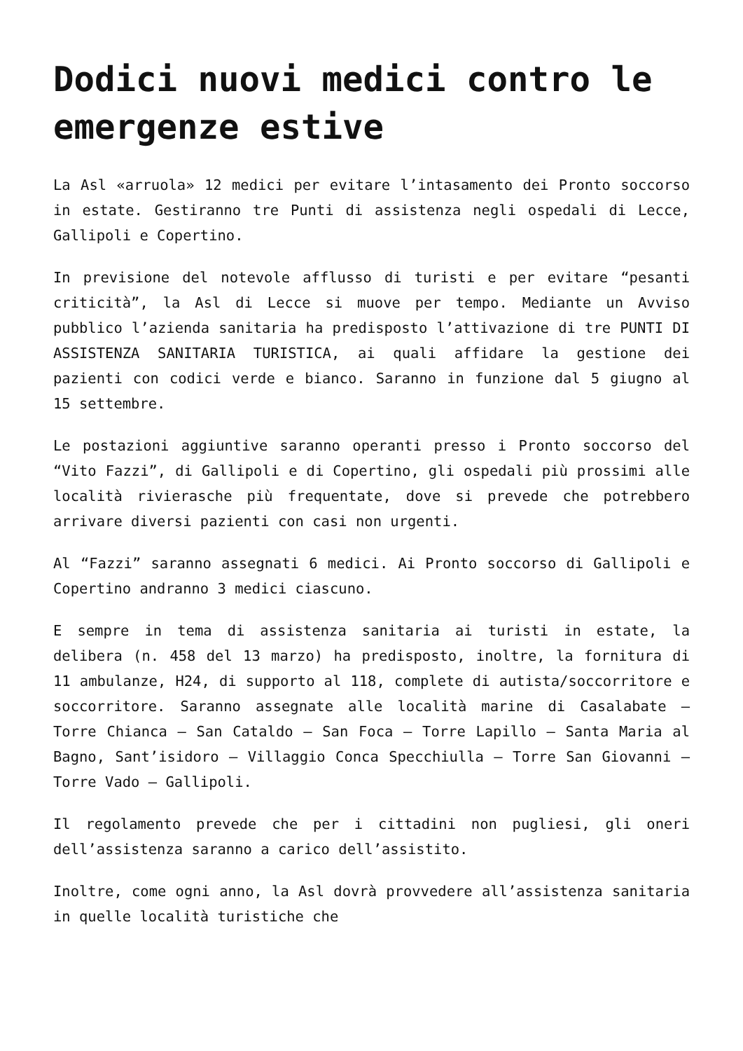Dodici nuovi medici contro le emergenze estive
La Asl «arruola» 12 medici per evitare l’intasamento dei Pronto soccorso in estate. Gestiranno tre Punti di assistenza negli ospedali di Lecce, Gallipoli e Copertino.
In previsione del notevole afflusso di turisti e per evitare “pesanti criticità”, la Asl di Lecce si muove per tempo. Mediante un Avviso pubblico l’azienda sanitaria ha predisposto l’attivazione di tre PUNTI DI ASSISTENZA SANITARIA TURISTICA, ai quali affidare la gestione dei pazienti con codici verde e bianco. Saranno in funzione dal 5 giugno al 15 settembre.
Le postazioni aggiuntive saranno operanti presso i Pronto soccorso del “Vito Fazzi”, di Gallipoli e di Copertino, gli ospedali più prossimi alle località rivierasche più frequentate, dove si prevede che potrebbero arrivare diversi pazienti con casi non urgenti.
Al “Fazzi” saranno assegnati 6 medici. Ai Pronto soccorso di Gallipoli e Copertino andranno 3 medici ciascuno.
E sempre in tema di assistenza sanitaria ai turisti in estate, la delibera (n. 458 del 13 marzo) ha predisposto, inoltre, la fornitura di 11 ambulanze, H24, di supporto al 118, complete di autista/soccorritore e soccorritore. Saranno assegnate alle località marine di Casalabate – Torre Chianca – San Cataldo – San Foca – Torre Lapillo – Santa Maria al Bagno, Sant’isidoro – Villaggio Conca Specchiulla – Torre San Giovanni –Torre Vado – Gallipoli.
Il regolamento prevede che per i cittadini non pugliesi, gli oneri dell’assistenza saranno a carico dell’assistito.
Inoltre, come ogni anno, la Asl dovrà provvedere all’assistenza sanitaria in quelle località turistiche che